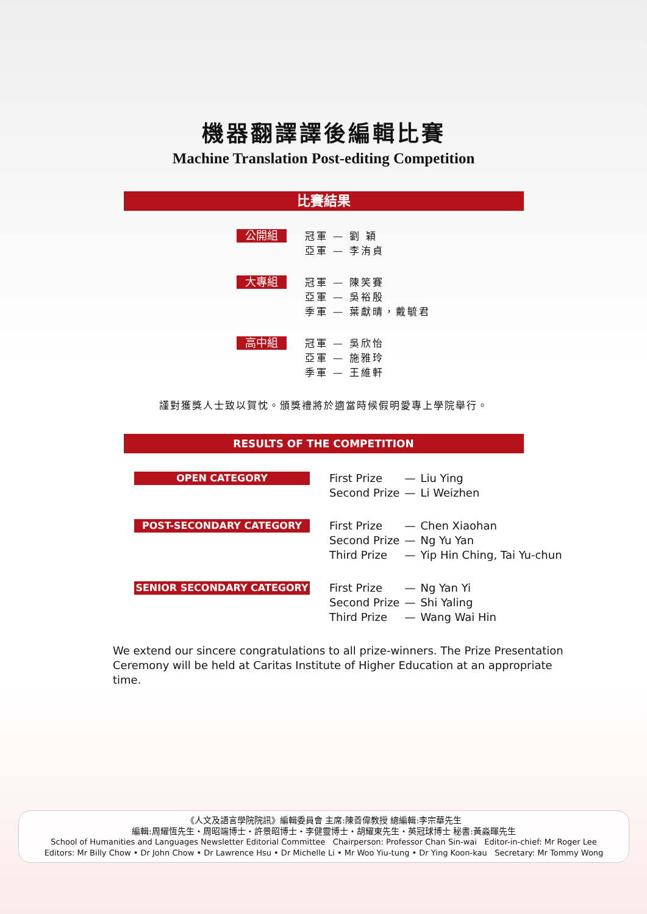機器翻譯譯後編輯比賽
Machine Translation Post-editing Competition
比賽結果
公開組
冠軍 — 劉 穎
亞軍 — 李洧貞
大專組
冠軍 — 陳笑賽
亞軍 — 吳裕殷
季軍 — 葉獻晴，戴毓君
高中組
冠軍 — 吳欣怡
亞軍 — 施雅玲
季軍 — 王維軒
謹對獲獎人士致以賀忱。頒獎禮將於適當時候假明愛專上學院舉行。
RESULTS OF THE COMPETITION
OPEN CATEGORY
| First Prize | — | Liu Ying |
| Second Prize | — | Li Weizhen |
POST-SECONDARY CATEGORY
| First Prize | — | Chen Xiaohan |
| Second Prize | — | Ng Yu Yan |
| Third Prize | — | Yip Hin Ching, Tai Yu-chun |
SENIOR SECONDARY CATEGORY
| First Prize | — | Ng Yan Yi |
| Second Prize | — | Shi Yaling |
| Third Prize | — | Wang Wai Hin |
We extend our sincere congratulations to all prize-winners. The Prize Presentation Ceremony will be held at Caritas Institute of Higher Education at an appropriate time.
《人文及語言學院院訊》編輯委員會 主席:陳善偉教授 總編輯:李宗華先生
編輯:周耀恆先生・周昭端博士・許景昭博士・李健靈博士・胡耀東先生・英冠球博士 秘書:黃淼暉先生
School of Humanities and Languages Newsletter Editorial Committee Chairperson: Professor Chan Sin-wai Editor-in-chief: Mr Roger Lee
Editors: Mr Billy Chow • Dr John Chow • Dr Lawrence Hsu • Dr Michelle Li • Mr Woo Yiu-tung • Dr Ying Koon-kau Secretary: Mr Tommy Wong